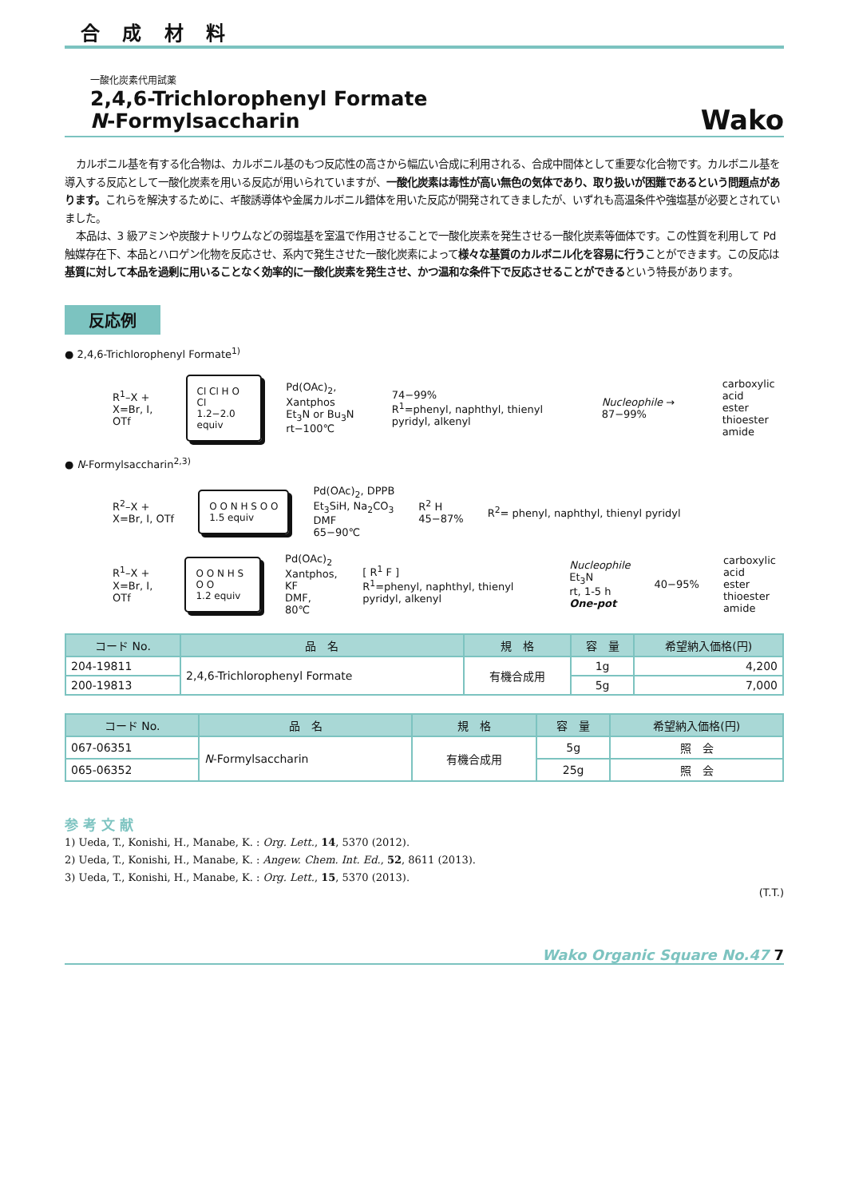合 成 材 料
一酸化炭素代用試薬
2,4,6-Trichlorophenyl Formate
N-Formylsaccharin
Wako
カルボニル基を有する化合物は、カルボニル基のもつ反応性の高さから幅広い合成に利用される、合成中間体として重要な化合物です。カルボニル基を導入する反応として一酸化炭素を用いる反応が用いられていますが、一酸化炭素は毒性が高い無色の気体であり、取り扱いが困難であるという問題点があります。これらを解決するために、ギ酸誘導体や金属カルボニル錯体を用いた反応が開発されてきましたが、いずれも高温条件や強塩基が必要とされていました。
本品は、3 級アミンや炭酸ナトリウムなどの弱塩基を室温で作用させることで一酸化炭素を発生させる一酸化炭素等価体です。この性質を利用して Pd 触媒存在下、本品とハロゲン化物を反応させ、系内で発生させた一酸化炭素によって様々な基質のカルボニル化を容易に行うことができます。この反応は基質に対して本品を過剰に用いることなく効率的に一酸化炭素を発生させ、かつ温和な条件下で反応させることができるという特長があります。
反応例
● 2,4,6-Trichlorophenyl Formate<sup>1)</sup>
R<sup>1</sup>–X +
X=Br, I, OTf
Cl Cl H O Cl
1.2−2.0 equiv
Pd(OAc)<sub>2</sub>, Xantphos
Et<sub>3</sub>N or Bu<sub>3</sub>N
rt−100℃
74−99%
R<sup>1</sup>=phenyl, naphthyl, thienyl pyridyl, alkenyl
Nucleophile → 87−99%
carboxylic acid
ester
thioester
amide
● N-Formylsaccharin<sup>2,3)</sup>
R<sup>2</sup>–X +
X=Br, I, OTf
O O N H S O O
1.5 equiv
Pd(OAc)<sub>2</sub>, DPPB
Et<sub>3</sub>SiH, Na<sub>2</sub>CO<sub>3</sub>
DMF
65−90℃
R<sup>2</sup> H
45−87%
R<sup>2</sup>= phenyl, naphthyl, thienyl pyridyl
R<sup>1</sup>–X +
X=Br, I, OTf
O O N H S O O
1.2 equiv
Pd(OAc)<sub>2</sub>
Xantphos, KF
DMF, 80℃
[ R<sup>1</sup> F ]
R<sup>1</sup>=phenyl, naphthyl, thienyl pyridyl, alkenyl
Nucleophile
Et<sub>3</sub>N
rt, 1-5 h
One-pot
40−95%
carboxylic acid
ester
thioester
amide
| コード No. | 品 名 | 規 格 | 容 量 | 希望納入価格(円) |
| --- | --- | --- | --- | --- |
| 204-19811 | 2,4,6-Trichlorophenyl Formate | 有機合成用 | 1g | 4,200 |
| 200-19813 | | | 5g | 7,000 |
| コード No. | 品 名 | 規 格 | 容 量 | 希望納入価格(円) |
| --- | --- | --- | --- | --- |
| 067-06351 | N -Formylsaccharin | 有機合成用 | 5g | 照 会 |
| 065-06352 | | | 25g | 照 会 |
参 考 文 献
1) Ueda, T., Konishi, H., Manabe, K. : Org. Lett., 14, 5370 (2012).
2) Ueda, T., Konishi, H., Manabe, K. : Angew. Chem. Int. Ed., 52, 8611 (2013).
3) Ueda, T., Konishi, H., Manabe, K. : Org. Lett., 15, 5370 (2013).
(T.T.)
Wako Organic Square No.47 7